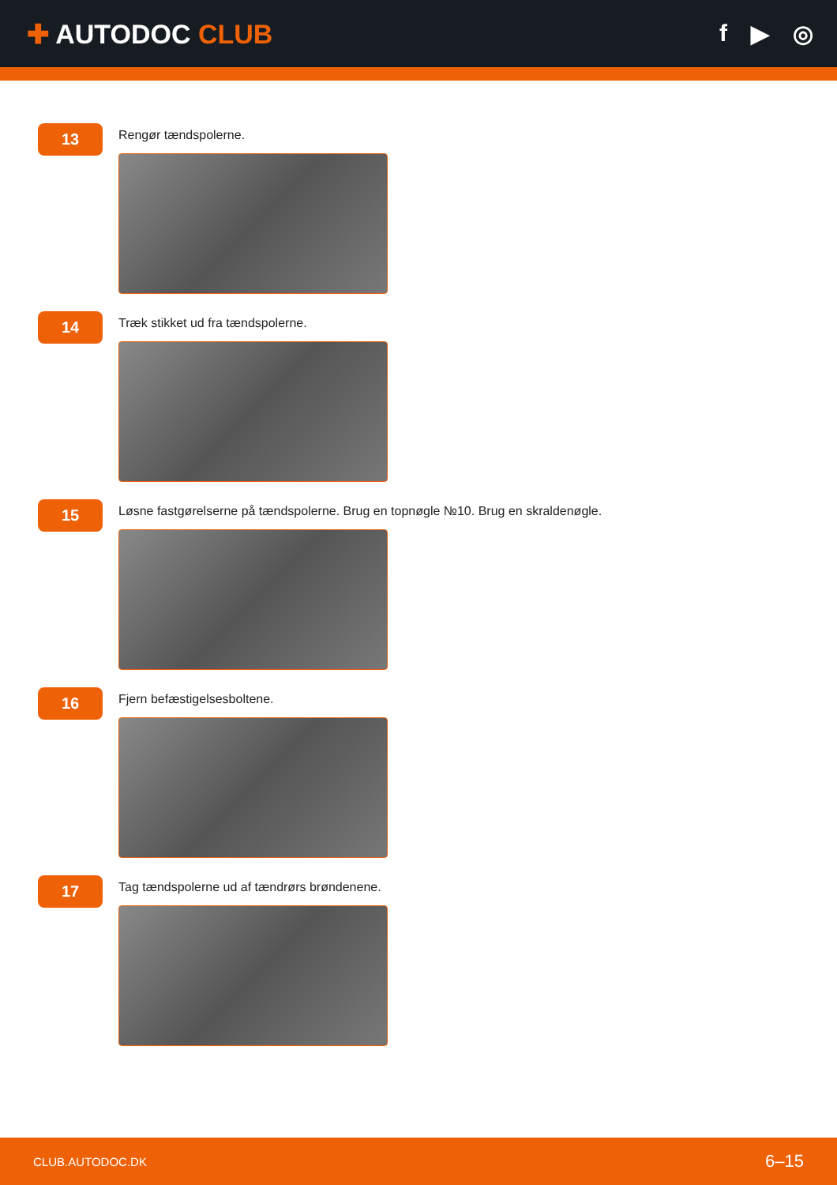✚ AUTODOC CLUB f ▶ ◎
13
Rengør tændspolerne.
14
Træk stikket ud fra tændspolerne.
15
Løsne fastgørelserne på tændspolerne. Brug en topnøgle №10. Brug en skraldenøgle.
16
Fjern befæstigelsesboltene.
17
Tag tændspolerne ud af tændrørs brøndenene.
CLUB.AUTODOC.DK 6–15